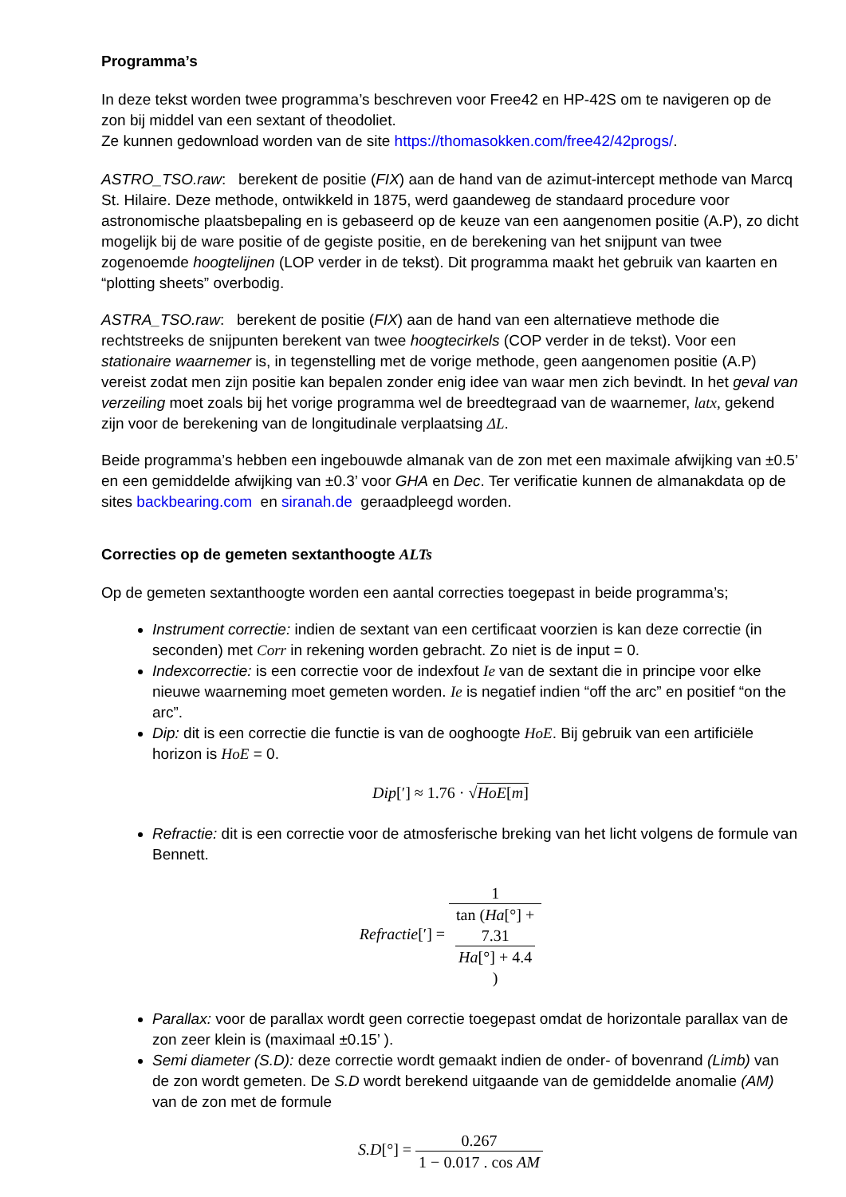Programma’s
In deze tekst worden twee programma’s beschreven voor Free42 en HP-42S om te navigeren op de zon bij middel van een sextant of theodoliet.
Ze kunnen gedownload worden van de site https://thomasokken.com/free42/42progs/.
ASTRO_TSO.raw: berekent de positie (FIX) aan de hand van de azimut-intercept methode van Marcq St. Hilaire. Deze methode, ontwikkeld in 1875, werd gaandeweg de standaard procedure voor astronomische plaatsbepaling en is gebaseerd op de keuze van een aangenomen positie (A.P), zo dicht mogelijk bij de ware positie of de gegiste positie, en de berekening van het snijpunt van twee zogenoemde hoogtelijnen (LOP verder in de tekst). Dit programma maakt het gebruik van kaarten en “plotting sheets” overbodig.
ASTRA_TSO.raw: berekent de positie (FIX) aan de hand van een alternatieve methode die rechtstreeks de snijpunten berekent van twee hoogtecirkels (COP verder in de tekst). Voor een stationaire waarnemer is, in tegenstelling met de vorige methode, geen aangenomen positie (A.P) vereist zodat men zijn positie kan bepalen zonder enig idee van waar men zich bevindt. In het geval van verzeiling moet zoals bij het vorige programma wel de breedtegraad van de waarnemer, latx, gekend zijn voor de berekening van de longitudinale verplaatsing ΔL.
Beide programma’s hebben een ingebouwde almanak van de zon met een maximale afwijking van ±0.5’ en een gemiddelde afwijking van ±0.3’ voor GHA en Dec. Ter verificatie kunnen de almanakdata op de sites backbearing.com en siranah.de geraadpleegd worden.
Correcties op de gemeten sextanthoogte ALTs
Op de gemeten sextanthoogte worden een aantal correcties toegepast in beide programma’s;
Instrument correctie: indien de sextant van een certificaat voorzien is kan deze correctie (in seconden) met Corr in rekening worden gebracht. Zo niet is de input = 0.
Indexcorrectie: is een correctie voor de indexfout Ie van de sextant die in principe voor elke nieuwe waarneming moet gemeten worden. Ie is negatief indien “off the arc” en positief “on the arc”.
Dip: dit is een correctie die functie is van de ooghoogte HoE. Bij gebruik van een artificiële horizon is HoE = 0.
Dip[′] ≈ 1.76 · √HoE[m]
Refractie: dit is een correctie voor de atmosferische breking van het licht volgens de formule van Bennett.
Refractie[′] = 1 tan (Ha[°] +
7.31
Ha[°] + 4.4)
Parallax: voor de parallax wordt geen correctie toegepast omdat de horizontale parallax van de zon zeer klein is (maximaal ±0.15’ ).
Semi diameter (S.D): deze correctie wordt gemaakt indien de onder- of bovenrand (Limb) van de zon wordt gemeten. De S.D wordt berekend uitgaande van de gemiddelde anomalie (AM) van de zon met de formule
S.D[°] = 0.267 1 − 0.017 . cos AM